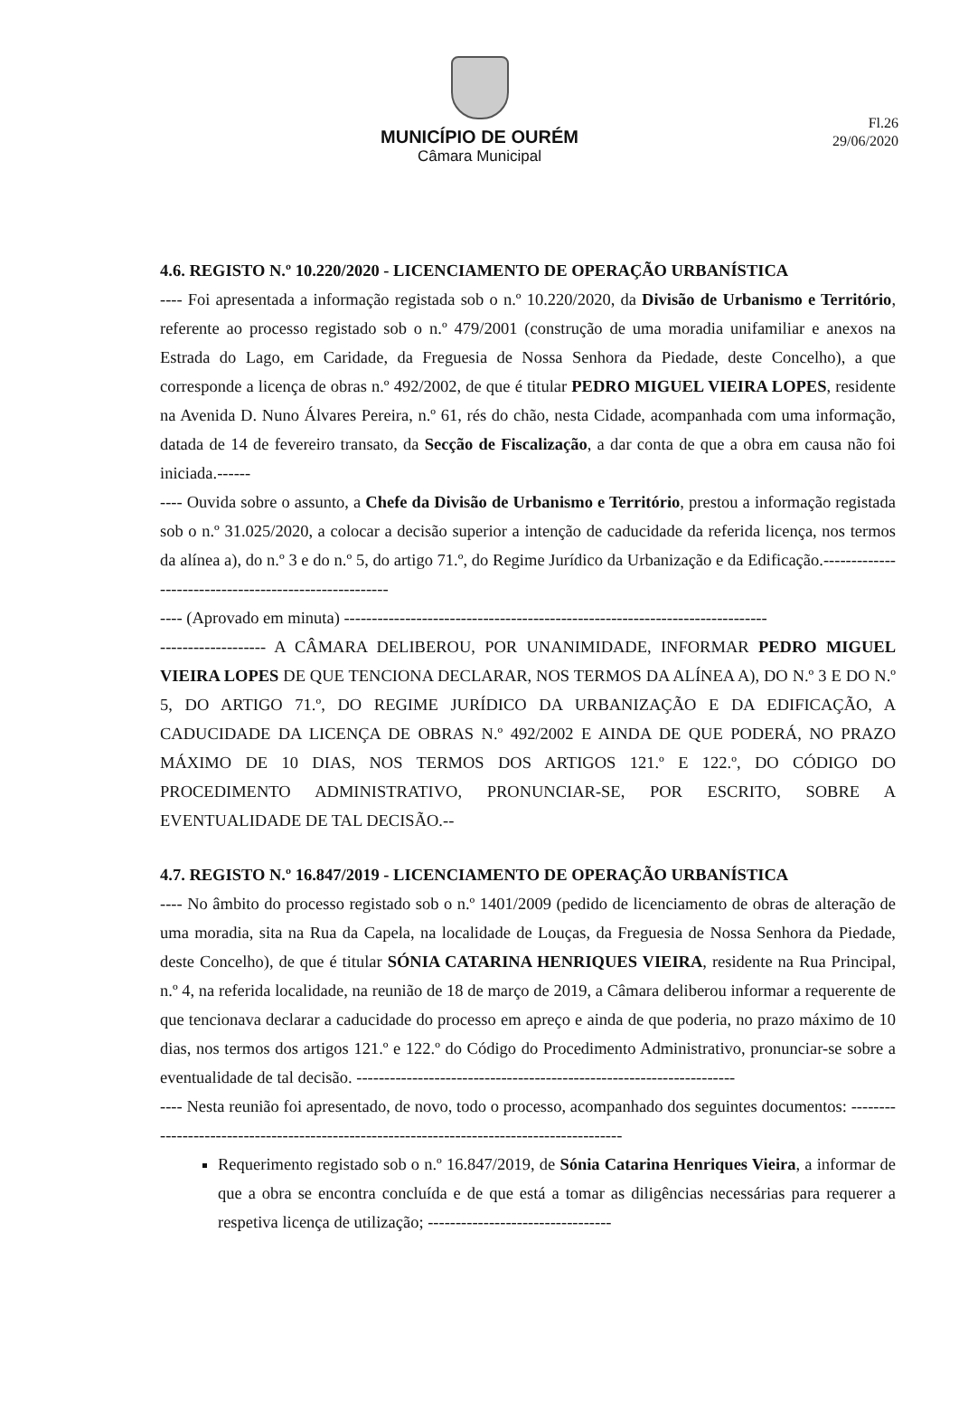Fl.26
29/06/2020
MUNICÍPIO DE OURÉM
Câmara Municipal
4.6. REGISTO N.º 10.220/2020 - LICENCIAMENTO DE OPERAÇÃO URBANÍSTICA
---- Foi apresentada a informação registada sob o n.º 10.220/2020, da Divisão de Urbanismo e Território, referente ao processo registado sob o n.º 479/2001 (construção de uma moradia unifamiliar e anexos na Estrada do Lago, em Caridade, da Freguesia de Nossa Senhora da Piedade, deste Concelho), a que corresponde a licença de obras n.º 492/2002, de que é titular PEDRO MIGUEL VIEIRA LOPES, residente na Avenida D. Nuno Álvares Pereira, n.º 61, rés do chão, nesta Cidade, acompanhada com uma informação, datada de 14 de fevereiro transato, da Secção de Fiscalização, a dar conta de que a obra em causa não foi iniciada.------
---- Ouvida sobre o assunto, a Chefe da Divisão de Urbanismo e Território, prestou a informação registada sob o n.º 31.025/2020, a colocar a decisão superior a intenção de caducidade da referida licença, nos termos da alínea a), do n.º 3 e do n.º 5, do artigo 71.º, do Regime Jurídico da Urbanização e da Edificação.------------------------------------------------------
---- (Aprovado em minuta) ----------------------------------------------------------------------------
------------------- A CÂMARA DELIBEROU, POR UNANIMIDADE, INFORMAR PEDRO MIGUEL VIEIRA LOPES DE QUE TENCIONA DECLARAR, NOS TERMOS DA ALÍNEA A), DO N.º 3 E DO N.º 5, DO ARTIGO 71.º, DO REGIME JURÍDICO DA URBANIZAÇÃO E DA EDIFICAÇÃO, A CADUCIDADE DA LICENÇA DE OBRAS N.º 492/2002 E AINDA DE QUE PODERÁ, NO PRAZO MÁXIMO DE 10 DIAS, NOS TERMOS DOS ARTIGOS 121.º E 122.º, DO CÓDIGO DO PROCEDIMENTO ADMINISTRATIVO, PRONUNCIAR-SE, POR ESCRITO, SOBRE A EVENTUALIDADE DE TAL DECISÃO.--
4.7. REGISTO N.º 16.847/2019 - LICENCIAMENTO DE OPERAÇÃO URBANÍSTICA
---- No âmbito do processo registado sob o n.º 1401/2009 (pedido de licenciamento de obras de alteração de uma moradia, sita na Rua da Capela, na localidade de Louças, da Freguesia de Nossa Senhora da Piedade, deste Concelho), de que é titular SÓNIA CATARINA HENRIQUES VIEIRA, residente na Rua Principal, n.º 4, na referida localidade, na reunião de 18 de março de 2019, a Câmara deliberou informar a requerente de que tencionava declarar a caducidade do processo em apreço e ainda de que poderia, no prazo máximo de 10 dias, nos termos dos artigos 121.º e 122.º do Código do Procedimento Administrativo, pronunciar-se sobre a eventualidade de tal decisão. --------------------------------------------------------------------
---- Nesta reunião foi apresentado, de novo, todo o processo, acompanhado dos seguintes documentos: -------------------------------------------------------------------------------------------
Requerimento registado sob o n.º 16.847/2019, de Sónia Catarina Henriques Vieira, a informar de que a obra se encontra concluída e de que está a tomar as diligências necessárias para requerer a respetiva licença de utilização; ---------------------------------